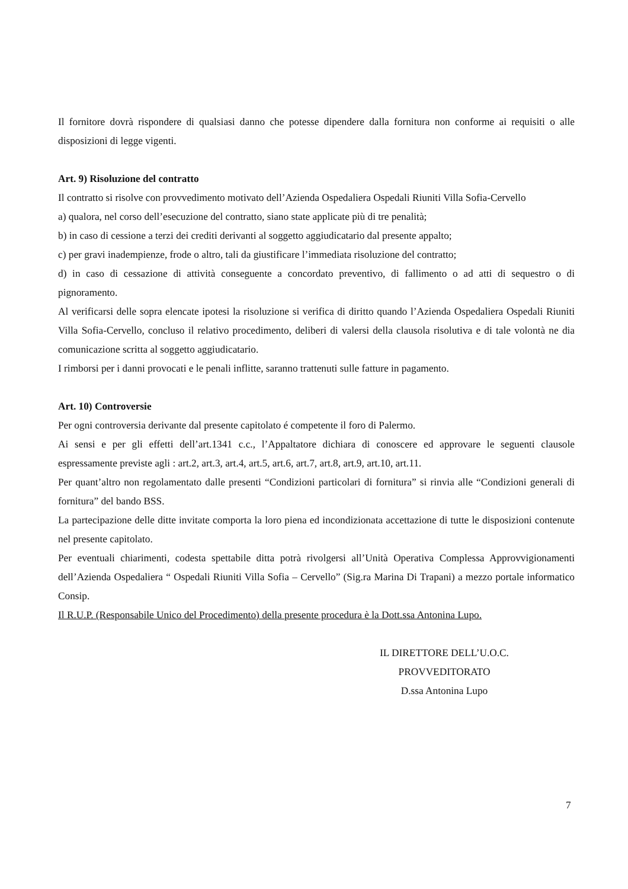Il fornitore dovrà rispondere di qualsiasi danno che potesse dipendere dalla fornitura non conforme ai requisiti o alle disposizioni di legge vigenti.
Art. 9) Risoluzione del contratto
Il contratto si risolve con provvedimento motivato dell’Azienda Ospedaliera Ospedali Riuniti Villa Sofia-Cervello
a) qualora, nel corso dell’esecuzione del contratto, siano state applicate più di tre penalità;
b) in caso di cessione a terzi dei crediti derivanti al soggetto aggiudicatario dal presente appalto;
c) per gravi inadempienze, frode o altro, tali da giustificare l’immediata risoluzione del contratto;
d) in caso di cessazione di attività conseguente a concordato preventivo, di fallimento o ad atti di sequestro o di pignoramento.
Al verificarsi delle sopra elencate ipotesi la risoluzione si verifica di diritto quando l’Azienda Ospedaliera Ospedali Riuniti Villa Sofia-Cervello, concluso il relativo procedimento, deliberi di valersi della clausola risolutiva e di tale volontà ne dia comunicazione scritta al soggetto aggiudicatario.
I rimborsi per i danni provocati e le penali inflitte, saranno trattenuti sulle fatture in pagamento.
Art. 10) Controversie
Per ogni controversia derivante dal presente capitolato é competente il foro di Palermo.
Ai sensi e per gli effetti dell’art.1341 c.c., l’Appaltatore dichiara di conoscere ed approvare le seguenti clausole espressamente previste agli : art.2, art.3, art.4, art.5, art.6, art.7, art.8, art.9, art.10, art.11.
Per quant’altro non regolamentato dalle presenti “Condizioni particolari di fornitura” si rinvia alle “Condizioni generali di fornitura” del bando BSS.
La partecipazione delle ditte invitate comporta la loro piena ed incondizionata accettazione di tutte le disposizioni contenute nel presente capitolato.
Per eventuali chiarimenti, codesta spettabile ditta potrà rivolgersi all’Unità Operativa Complessa Approvvigionamenti dell’Azienda Ospedaliera “ Ospedali Riuniti Villa Sofia – Cervello” (Sig.ra Marina Di Trapani) a mezzo portale informatico Consip.
Il R.U.P. (Responsabile Unico del Procedimento) della presente procedura è la Dott.ssa Antonina Lupo.
IL DIRETTORE DELL’U.O.C.
PROVVEDITORATO
D.ssa Antonina Lupo
7